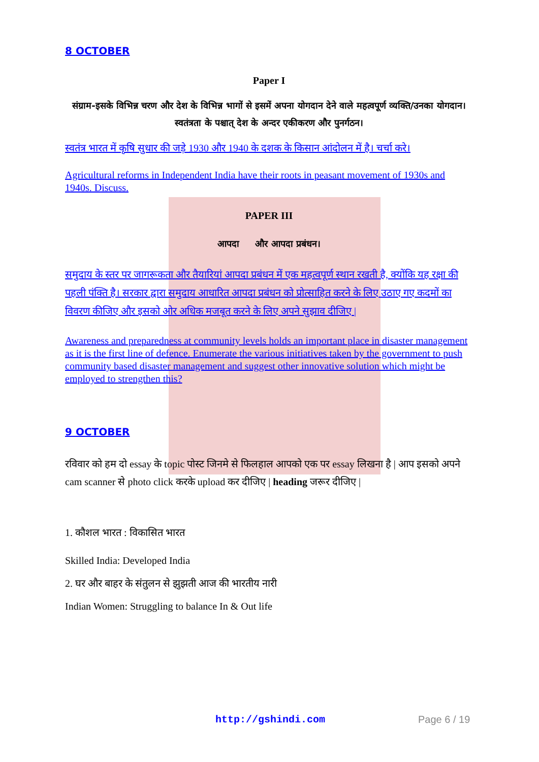8 OCTOBER
Paper I
संग्राम-इसके विभिन्न चरण और देश के विभिन्न भागों से इसमें अपना योगदान देने वाले महत्वपूर्ण व्यक्ति/उनका योगदान। स्वतंत्रता के पश्चात् देश के अन्दर एकीकरण और पुनर्गठन।
स्वतंत्र भारत में कृषि सुधार की जड़े 1930 और 1940 के दशक के किसान आंदोलन में है। चर्चा करे।
Agricultural reforms in Independent India have their roots in peasant movement of 1930s and 1940s. Discuss.
PAPER III
आपदा और आपदा प्रबंधन।
समुदाय के स्तर पर जागरूकता और तैयारियां आपदा प्रबंधन में एक महत्वपूर्ण स्थान रखती है, क्योंकि यह रक्षा की पहली पंक्ति है। सरकार द्वारा समुदाय आधारित आपदा प्रबंधन को प्रोत्साहित करने के लिए उठाए गए कदमों का विवरण कीजिए और इसको ओर अधिक मजबूत करने के लिए अपने सुझाव दीजिए |
Awareness and preparedness at community levels holds an important place in disaster management as it is the first line of defence. Enumerate the various initiatives taken by the government to push community based disaster management and suggest other innovative solution which might be employed to strengthen this?
9 OCTOBER
रविवार को हम दो essay के topic पोस्ट जिनमे से फिलहाल आपको एक पर essay लिखना है | आप इसको अपने cam scanner से photo click करके upload कर दीजिए | heading जरूर दीजिए |
1. कौशल भारत : विकासित भारत
Skilled India: Developed India
2. घर और बाहर के संतुलन से झुझती आज की भारतीय नारी
Indian Women: Struggling to balance In & Out life
http://gshindi.com Page 6 / 19